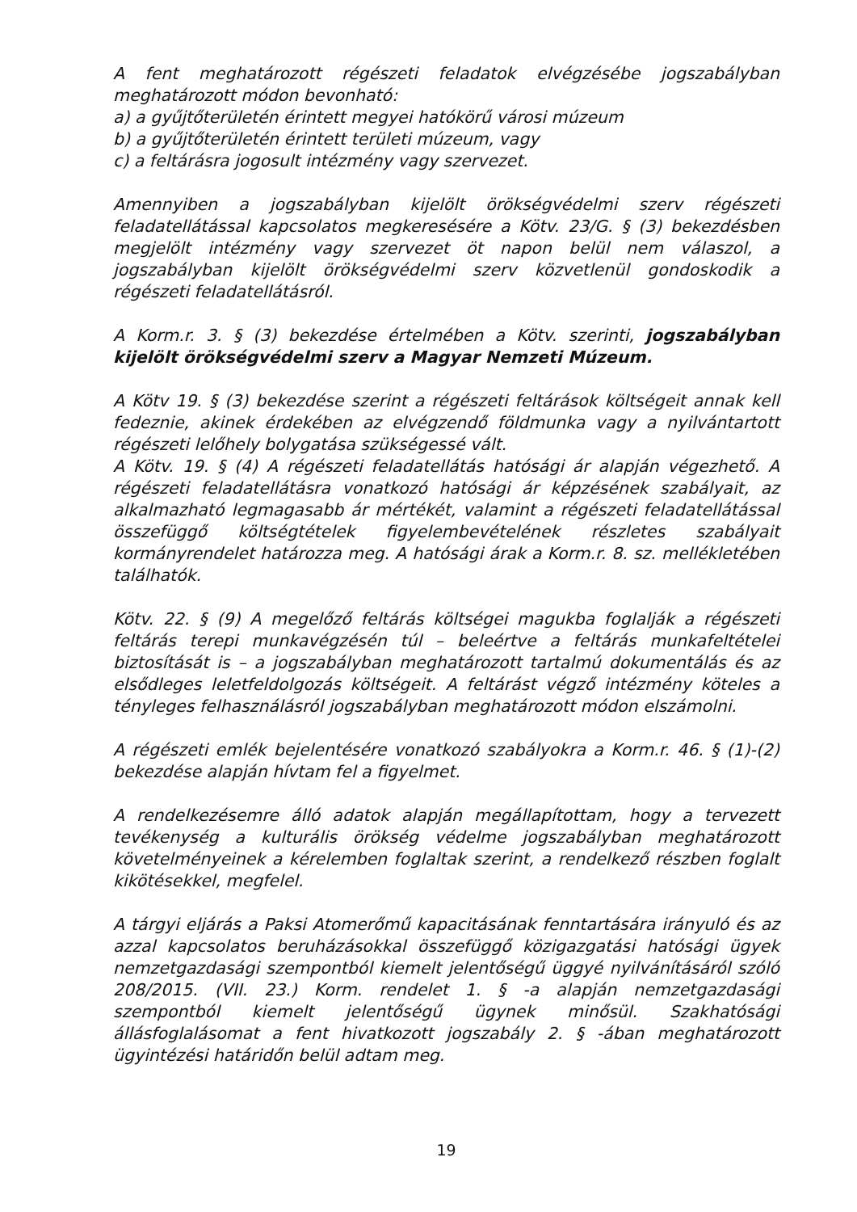A fent meghatározott régészeti feladatok elvégzésébe jogszabályban meghatározott módon bevonható:
a) a gyűjtőterületén érintett megyei hatókörű városi múzeum
b) a gyűjtőterületén érintett területi múzeum, vagy
c) a feltárásra jogosult intézmény vagy szervezet.
Amennyiben a jogszabályban kijelölt örökségvédelmi szerv régészeti feladatellátással kapcsolatos megkeresésére a Kötv. 23/G. § (3) bekezdésben megjelölt intézmény vagy szervezet öt napon belül nem válaszol, a jogszabályban kijelölt örökségvédelmi szerv közvetlenül gondoskodik a régészeti feladatellátásról.
A Korm.r. 3. § (3) bekezdése értelmében a Kötv. szerinti, jogszabályban kijelölt örökségvédelmi szerv a Magyar Nemzeti Múzeum.
A Kötv 19. § (3) bekezdése szerint a régészeti feltárások költségeit annak kell fedeznie, akinek érdekében az elvégzendő földmunka vagy a nyilvántartott régészeti lelőhely bolygatása szükségessé vált.
A Kötv. 19. § (4) A régészeti feladatellátás hatósági ár alapján végezhető. A régészeti feladatellátásra vonatkozó hatósági ár képzésének szabályait, az alkalmazható legmagasabb ár mértékét, valamint a régészeti feladatellátással összefüggő költségtételek figyelembevételének részletes szabályait kormányrendelet határozza meg. A hatósági árak a Korm.r. 8. sz. mellékletében találhatók.
Kötv. 22. § (9) A megelőző feltárás költségei magukba foglalják a régészeti feltárás terepi munkavégzésén túl – beleértve a feltárás munkafeltételei biztosítását is – a jogszabályban meghatározott tartalmú dokumentálás és az elsődleges leletfeldolgozás költségeit. A feltárást végző intézmény köteles a tényleges felhasználásról jogszabályban meghatározott módon elszámolni.
A régészeti emlék bejelentésére vonatkozó szabályokra a Korm.r. 46. § (1)-(2) bekezdése alapján hívtam fel a figyelmet.
A rendelkezésemre álló adatok alapján megállapítottam, hogy a tervezett tevékenység a kulturális örökség védelme jogszabályban meghatározott követelményeinek a kérelemben foglaltak szerint, a rendelkező részben foglalt kikötésekkel, megfelel.
A tárgyi eljárás a Paksi Atomerőmű kapacitásának fenntartására irányuló és az azzal kapcsolatos beruházásokkal összefüggő közigazgatási hatósági ügyek nemzetgazdasági szempontból kiemelt jelentőségű üggyé nyilvánításáról szóló 208/2015. (VII. 23.) Korm. rendelet 1. § -a alapján nemzetgazdasági szempontból kiemelt jelentőségű ügynek minősül. Szakhatósági állásfoglalásomat a fent hivatkozott jogszabály 2. § -ában meghatározott ügyintézési határidőn belül adtam meg.
19